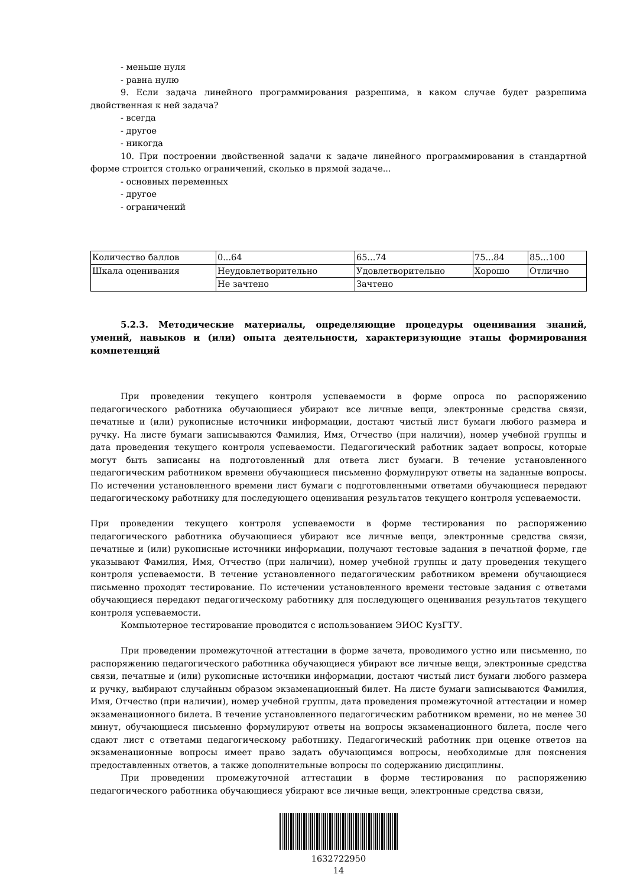- меньше нуля
- равна нулю
9. Если задача линейного программирования разрешима, в каком случае будет разрешима двойственная к ней задача?
- всегда
- другое
- никогда
10. При построении двойственной задачи к задаче линейного программирования в стандартной форме строится столько ограничений, сколько в прямой задаче...
- основных переменных
- другое
- ограничений
| Количество баллов | 0...64 | 65...74 | 75...84 | 85...100 |
| Шкала оценивания | Неудовлетворительно | Удовлетворительно | Хорошо | Отлично |
| | Не зачтено | Зачтено | | |
5.2.3. Методические материалы, определяющие процедуры оценивания знаний, умений, навыков и (или) опыта деятельности, характеризующие этапы формирования компетенций
При проведении текущего контроля успеваемости в форме опроса по распоряжению педагогического работника обучающиеся убирают все личные вещи, электронные средства связи, печатные и (или) рукописные источники информации, достают чистый лист бумаги любого размера и ручку. На листе бумаги записываются Фамилия, Имя, Отчество (при наличии), номер учебной группы и дата проведения текущего контроля успеваемости. Педагогический работник задает вопросы, которые могут быть записаны на подготовленный для ответа лист бумаги. В течение установленного педагогическим работником времени обучающиеся письменно формулируют ответы на заданные вопросы. По истечении установленного времени лист бумаги с подготовленными ответами обучающиеся передают педагогическому работнику для последующего оценивания результатов текущего контроля успеваемости.
При проведении текущего контроля успеваемости в форме тестирования по распоряжению педагогического работника обучающиеся убирают все личные вещи, электронные средства связи, печатные и (или) рукописные источники информации, получают тестовые задания в печатной форме, где указывают Фамилия, Имя, Отчество (при наличии), номер учебной группы и дату проведения текущего контроля успеваемости. В течение установленного педагогическим работником времени обучающиеся письменно проходят тестирование. По истечении установленного времени тестовые задания с ответами обучающиеся передают педагогическому работнику для последующего оценивания результатов текущего контроля успеваемости.
Компьютерное тестирование проводится с использованием ЭИОС КузГТУ.
При проведении промежуточной аттестации в форме зачета, проводимого устно или письменно, по распоряжению педагогического работника обучающиеся убирают все личные вещи, электронные средства связи, печатные и (или) рукописные источники информации, достают чистый лист бумаги любого размера и ручку, выбирают случайным образом экзаменационный билет. На листе бумаги записываются Фамилия, Имя, Отчество (при наличии), номер учебной группы, дата проведения промежуточной аттестации и номер экзаменационного билета. В течение установленного педагогическим работником времени, но не менее 30 минут, обучающиеся письменно формулируют ответы на вопросы экзаменационного билета, после чего сдают лист с ответами педагогическому работнику. Педагогический работник при оценке ответов на экзаменационные вопросы имеет право задать обучающимся вопросы, необходимые для пояснения предоставленных ответов, а также дополнительные вопросы по содержанию дисциплины.
При проведении промежуточной аттестации в форме тестирования по распоряжению педагогического работника обучающиеся убирают все личные вещи, электронные средства связи,
1632722950
14